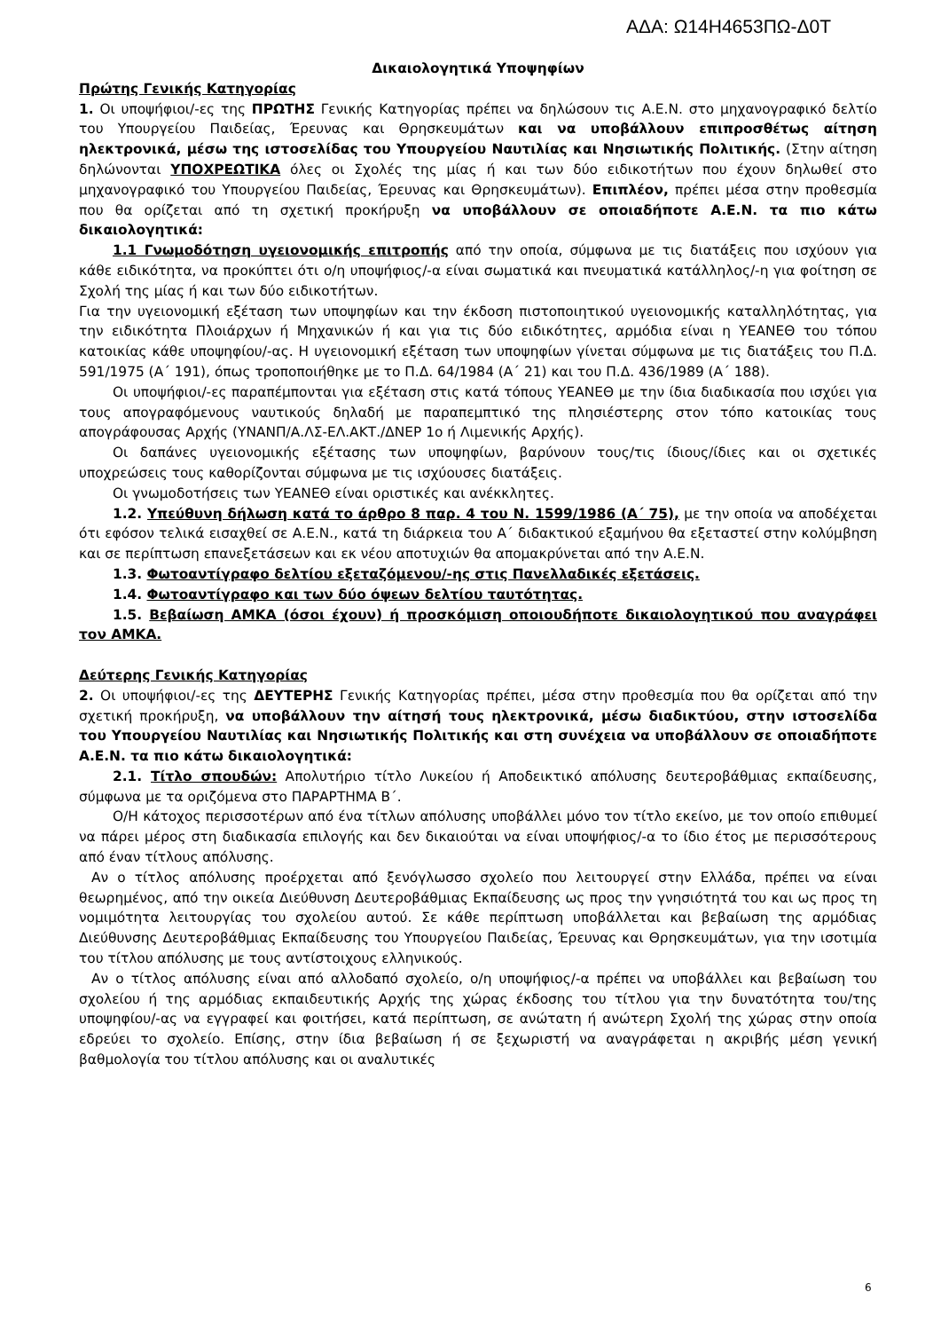ΑΔΑ: Ω14Η4653ΠΩ-Δ0Τ
Δικαιολογητικά Υποψηφίων
Πρώτης Γενικής Κατηγορίας
1. Οι υποψήφιοι/-ες της ΠΡΩΤΗΣ Γενικής Κατηγορίας πρέπει να δηλώσουν τις Α.Ε.Ν. στο μηχανογραφικό δελτίο του Υπουργείου Παιδείας, Έρευνας και Θρησκευμάτων και να υποβάλλουν επιπροσθέτως αίτηση ηλεκτρονικά, μέσω της ιστοσελίδας του Υπουργείου Ναυτιλίας και Νησιωτικής Πολιτικής. (Στην αίτηση δηλώνονται ΥΠΟΧΡΕΩΤΙΚΑ όλες οι Σχολές της μίας ή και των δύο ειδικοτήτων που έχουν δηλωθεί στο μηχανογραφικό του Υπουργείου Παιδείας, Έρευνας και Θρησκευμάτων). Επιπλέον, πρέπει μέσα στην προθεσμία που θα ορίζεται από τη σχετική προκήρυξη να υποβάλλουν σε οποιαδήποτε Α.Ε.Ν. τα πιο κάτω δικαιολογητικά:
1.1 Γνωμοδότηση υγειονομικής επιτροπής από την οποία, σύμφωνα με τις διατάξεις που ισχύουν για κάθε ειδικότητα, να προκύπτει ότι ο/η υποψήφιος/-α είναι σωματικά και πνευματικά κατάλληλος/-η για φοίτηση σε Σχολή της μίας ή και των δύο ειδικοτήτων.
Για την υγειονομική εξέταση των υποψηφίων και την έκδοση πιστοποιητικού υγειονομικής καταλληλότητας, για την ειδικότητα Πλοιάρχων ή Μηχανικών ή και για τις δύο ειδικότητες, αρμόδια είναι η ΥΕΑΝΕΘ του τόπου κατοικίας κάθε υποψηφίου/-ας. Η υγειονομική εξέταση των υποψηφίων γίνεται σύμφωνα με τις διατάξεις του Π.Δ. 591/1975 (Α΄ 191), όπως τροποποιήθηκε με το Π.Δ. 64/1984 (Α΄ 21) και του Π.Δ. 436/1989 (Α΄ 188).
Οι υποψήφιοι/-ες παραπέμπονται για εξέταση στις κατά τόπους ΥΕΑΝΕΘ με την ίδια διαδικασία που ισχύει για τους απογραφόμενους ναυτικούς δηλαδή με παραπεμπτικό της πλησιέστερης στον τόπο κατοικίας τους απογράφουσας Αρχής (ΥΝΑΝΠ/Α.ΛΣ-ΕΛ.ΑΚΤ./ΔΝΕΡ 1ο ή Λιμενικής Αρχής).
Οι δαπάνες υγειονομικής εξέτασης των υποψηφίων, βαρύνουν τους/τις ίδιους/ίδιες και οι σχετικές υποχρεώσεις τους καθορίζονται σύμφωνα με τις ισχύουσες διατάξεις.
Οι γνωμοδοτήσεις των ΥΕΑΝΕΘ είναι οριστικές και ανέκκλητες.
1.2. Υπεύθυνη δήλωση κατά το άρθρο 8 παρ. 4 του Ν. 1599/1986 (Α΄ 75), με την οποία να αποδέχεται ότι εφόσον τελικά εισαχθεί σε Α.Ε.Ν., κατά τη διάρκεια του Α΄ διδακτικού εξαμήνου θα εξεταστεί στην κολύμβηση και σε περίπτωση επανεξετάσεων και εκ νέου αποτυχιών θα απομακρύνεται από την Α.Ε.Ν.
1.3. Φωτοαντίγραφο δελτίου εξεταζόμενου/-ης στις Πανελλαδικές εξετάσεις.
1.4. Φωτοαντίγραφο και των δύο όψεων δελτίου ταυτότητας.
1.5. Βεβαίωση ΑΜΚΑ (όσοι έχουν) ή προσκόμιση οποιουδήποτε δικαιολογητικού που αναγράφει τον ΑΜΚΑ.
Δεύτερης Γενικής Κατηγορίας
2. Οι υποψήφιοι/-ες της ΔΕΥΤΕΡΗΣ Γενικής Κατηγορίας πρέπει, μέσα στην προθεσμία που θα ορίζεται από την σχετική προκήρυξη, να υποβάλλουν την αίτησή τους ηλεκτρονικά, μέσω διαδικτύου, στην ιστοσελίδα του Υπουργείου Ναυτιλίας και Νησιωτικής Πολιτικής και στη συνέχεια να υποβάλλουν σε οποιαδήποτε Α.Ε.Ν. τα πιο κάτω δικαιολογητικά:
2.1. Τίτλο σπουδών: Απολυτήριο τίτλο Λυκείου ή Αποδεικτικό απόλυσης δευτεροβάθμιας εκπαίδευσης, σύμφωνα με τα οριζόμενα στο ΠΑΡΑΡΤΗΜΑ Β΄.
Ο/Η κάτοχος περισσοτέρων από ένα τίτλων απόλυσης υποβάλλει μόνο τον τίτλο εκείνο, με τον οποίο επιθυμεί να πάρει μέρος στη διαδικασία επιλογής και δεν δικαιούται να είναι υποψήφιος/-α το ίδιο έτος με περισσότερους από έναν τίτλους απόλυσης.
Αν ο τίτλος απόλυσης προέρχεται από ξενόγλωσσο σχολείο που λειτουργεί στην Ελλάδα, πρέπει να είναι θεωρημένος, από την οικεία Διεύθυνση Δευτεροβάθμιας Εκπαίδευσης ως προς την γνησιότητά του και ως προς τη νομιμότητα λειτουργίας του σχολείου αυτού. Σε κάθε περίπτωση υποβάλλεται και βεβαίωση της αρμόδιας Διεύθυνσης Δευτεροβάθμιας Εκπαίδευσης του Υπουργείου Παιδείας, Έρευνας και Θρησκευμάτων, για την ισοτιμία του τίτλου απόλυσης με τους αντίστοιχους ελληνικούς.
Αν ο τίτλος απόλυσης είναι από αλλοδαπό σχολείο, ο/η υποψήφιος/-α πρέπει να υποβάλλει και βεβαίωση του σχολείου ή της αρμόδιας εκπαιδευτικής Αρχής της χώρας έκδοσης του τίτλου για την δυνατότητα του/της υποψηφίου/-ας να εγγραφεί και φοιτήσει, κατά περίπτωση, σε ανώτατη ή ανώτερη Σχολή της χώρας στην οποία εδρεύει το σχολείο. Επίσης, στην ίδια βεβαίωση ή σε ξεχωριστή να αναγράφεται η ακριβής μέση γενική βαθμολογία του τίτλου απόλυσης και οι αναλυτικές
6